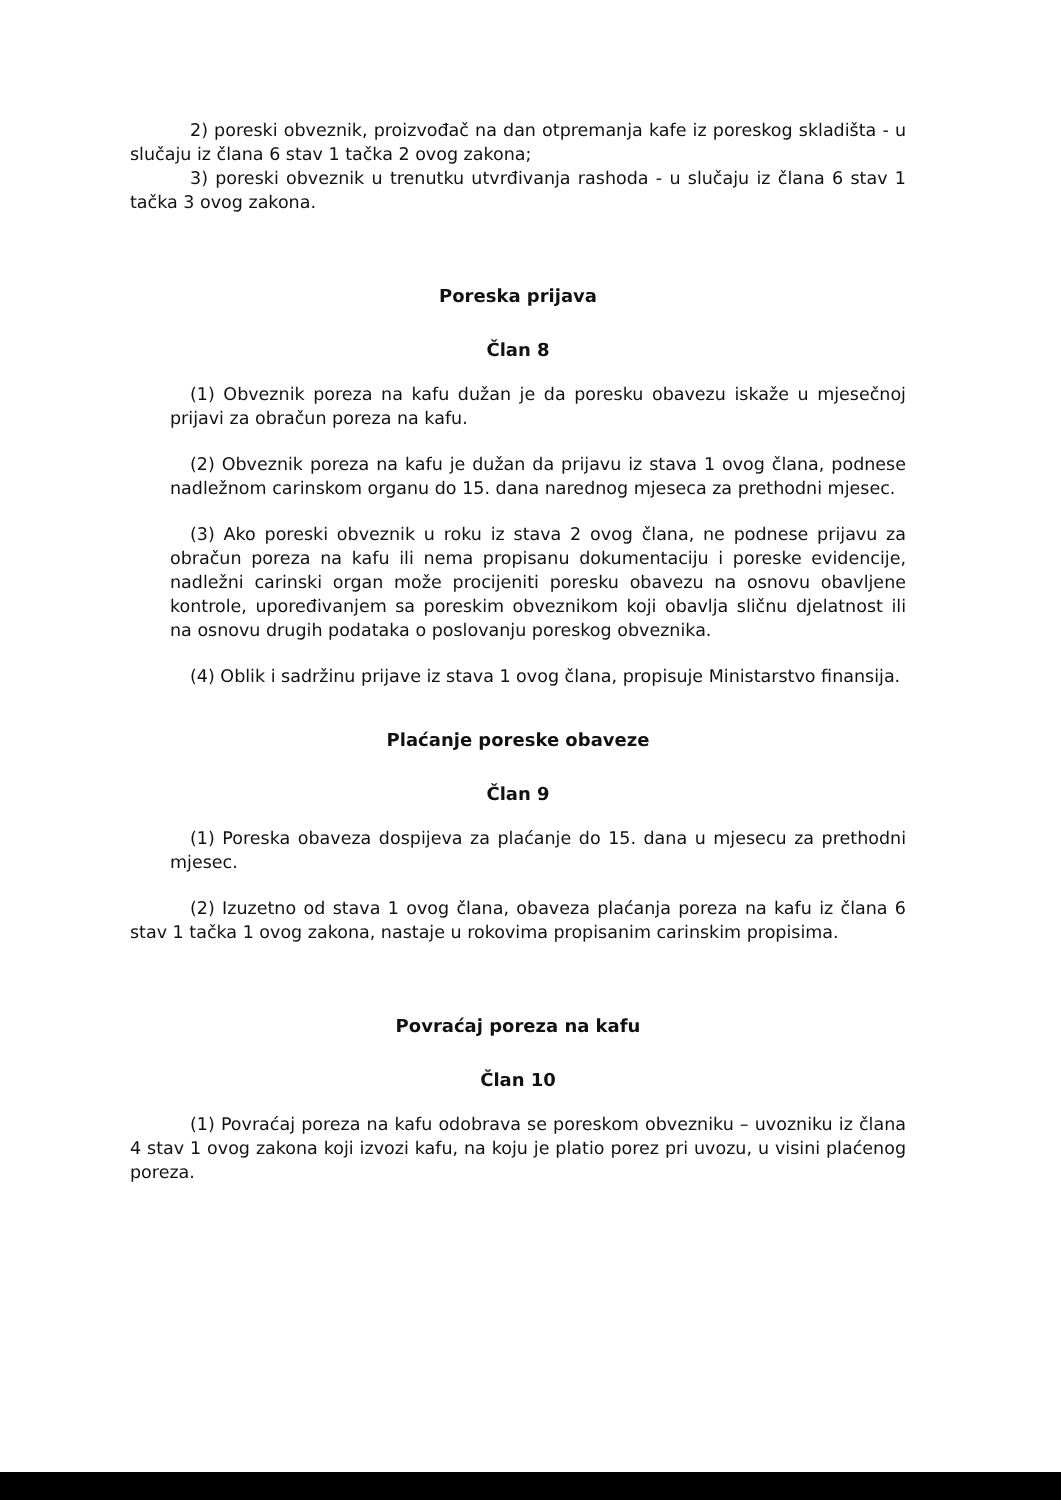2) poreski obveznik, proizvođač na dan otpremanja kafe iz poreskog skladišta - u slučaju iz člana 6 stav 1 tačka 2 ovog zakona;
3) poreski obveznik u trenutku utvrđivanja rashoda - u slučaju iz člana 6 stav 1 tačka 3 ovog zakona.
Poreska prijava
Član 8
(1) Obveznik poreza na kafu dužan je da poresku obavezu iskaže u mjesečnoj prijavi za obračun poreza na kafu.
(2) Obveznik poreza na kafu je dužan da prijavu iz stava 1 ovog člana, podnese nadležnom carinskom organu do 15. dana narednog mjeseca za prethodni mjesec.
(3) Ako poreski obveznik u roku iz stava 2 ovog člana, ne podnese prijavu za obračun poreza na kafu ili nema propisanu dokumentaciju i poreske evidencije, nadležni carinski organ može procijeniti poresku obavezu na osnovu obavljene kontrole, upoređivanjem sa poreskim obveznikom koji obavlja sličnu djelatnost ili na osnovu drugih podataka o poslovanju poreskog obveznika.
(4) Oblik i sadržinu prijave iz stava 1 ovog člana, propisuje Ministarstvo finansija.
Plaćanje poreske obaveze
Član 9
(1) Poreska obaveza dospijeva za plaćanje do 15. dana u mjesecu za prethodni mjesec.
(2) Izuzetno od stava 1 ovog člana, obaveza plaćanja poreza na kafu iz člana 6 stav 1 tačka 1 ovog zakona, nastaje u rokovima propisanim carinskim propisima.
Povraćaj poreza na kafu
Član 10
(1) Povraćaj poreza na kafu odobrava se poreskom obvezniku – uvozniku iz člana 4 stav 1 ovog zakona koji izvozi kafu, na koju je platio porez pri uvozu, u visini plaćenog poreza.